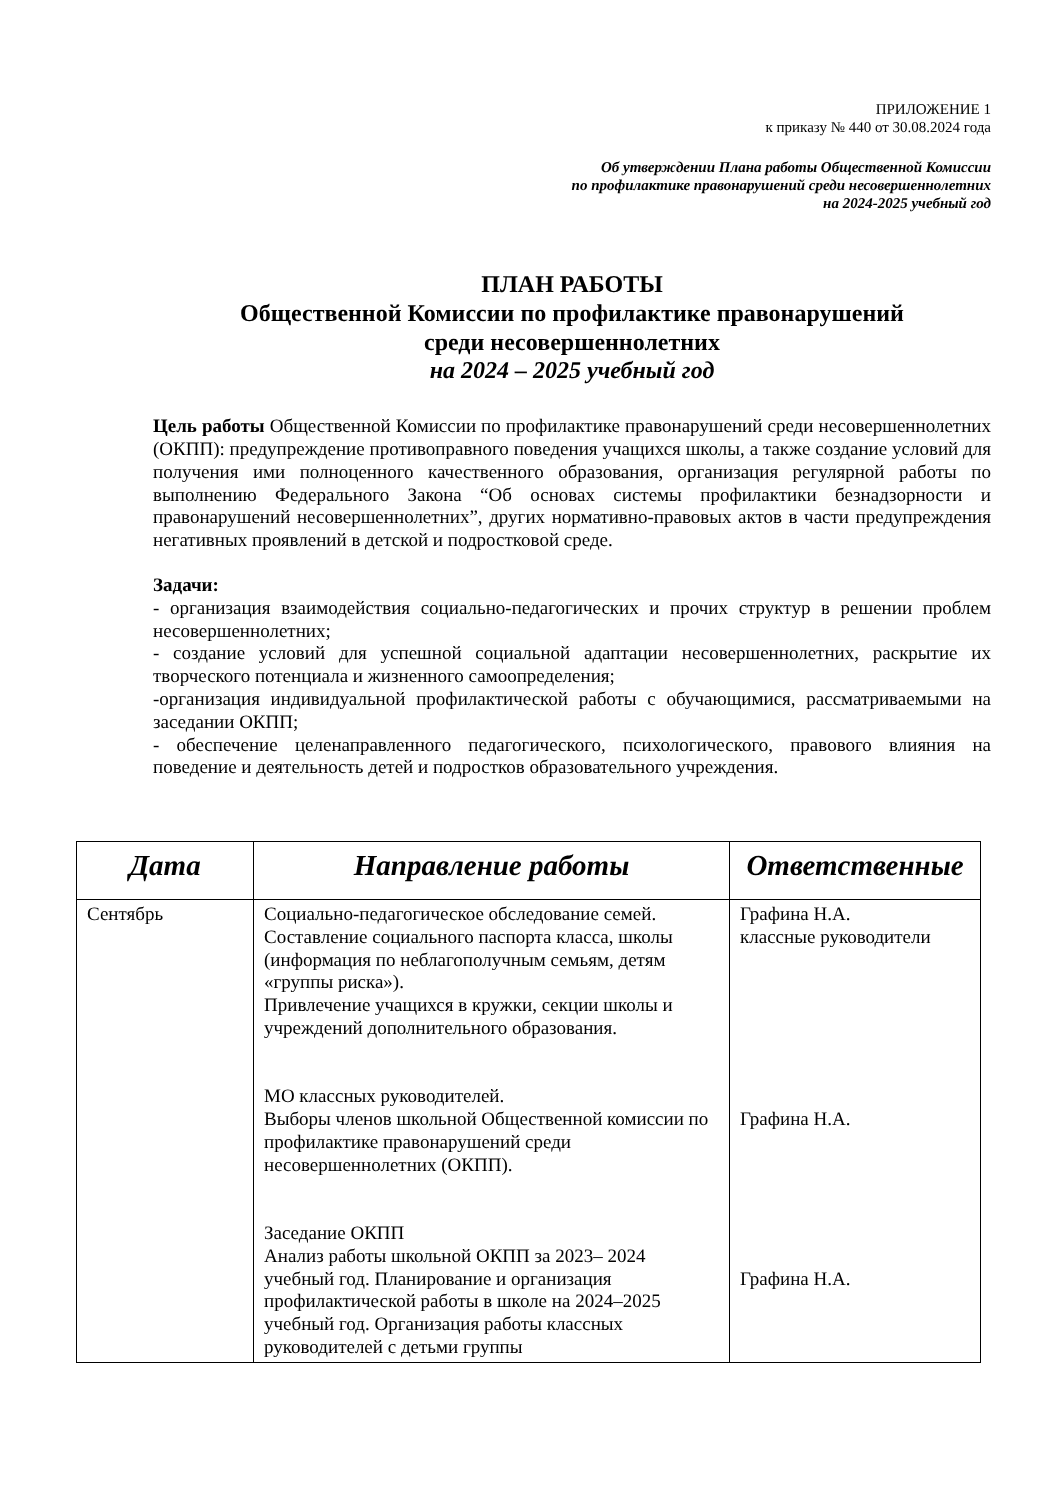ПРИЛОЖЕНИЕ 1
к приказу № 440 от 30.08.2024 года
Об утверждении Плана работы Общественной Комиссии
по профилактике правонарушений среди несовершеннолетних
на 2024-2025 учебный год
ПЛАН РАБОТЫ
Общественной Комиссии по профилактике правонарушений
среди несовершеннолетних
на 2024 – 2025 учебный год
Цель работы Общественной Комиссии по профилактике правонарушений среди несовершеннолетних (ОКПП): предупреждение противоправного поведения учащихся школы, а также создание условий для получения ими полноценного качественного образования, организация регулярной работы по выполнению Федерального Закона “Об основах системы профилактики безнадзорности и правонарушений несовершеннолетних”, других нормативно-правовых актов в части предупреждения негативных проявлений в детской и подростковой среде.
Задачи:
- организация взаимодействия социально-педагогических и прочих структур в решении проблем несовершеннолетних;
- создание условий для успешной социальной адаптации несовершеннолетних, раскрытие их творческого потенциала и жизненного самоопределения;
-организация индивидуальной профилактической работы с обучающимися, рассматриваемыми на заседании ОКПП;
- обеспечение целенаправленного педагогического, психологического, правового влияния на поведение и деятельность детей и подростков образовательного учреждения.
| Дата | Направление работы | Ответственные |
| --- | --- | --- |
| Сентябрь | Социально-педагогическое обследование семей. Составление социального паспорта класса, школы (информация по неблагополучным семьям, детям «группы риска»). Привлечение учащихся в кружки, секции школы и учреждений дополнительного образования. МО классных руководителей. Выборы членов школьной Общественной комиссии по профилактике правонарушений среди несовершеннолетних (ОКПП). Заседание ОКПП Анализ работы школьной ОКПП за 2023– 2024 учебный год. Планирование и организация профилактической работы в школе на 2024–2025 учебный год. Организация работы классных руководителей с детьми группы | Графина Н.А. классные руководители Графина Н.А. Графина Н.А. |